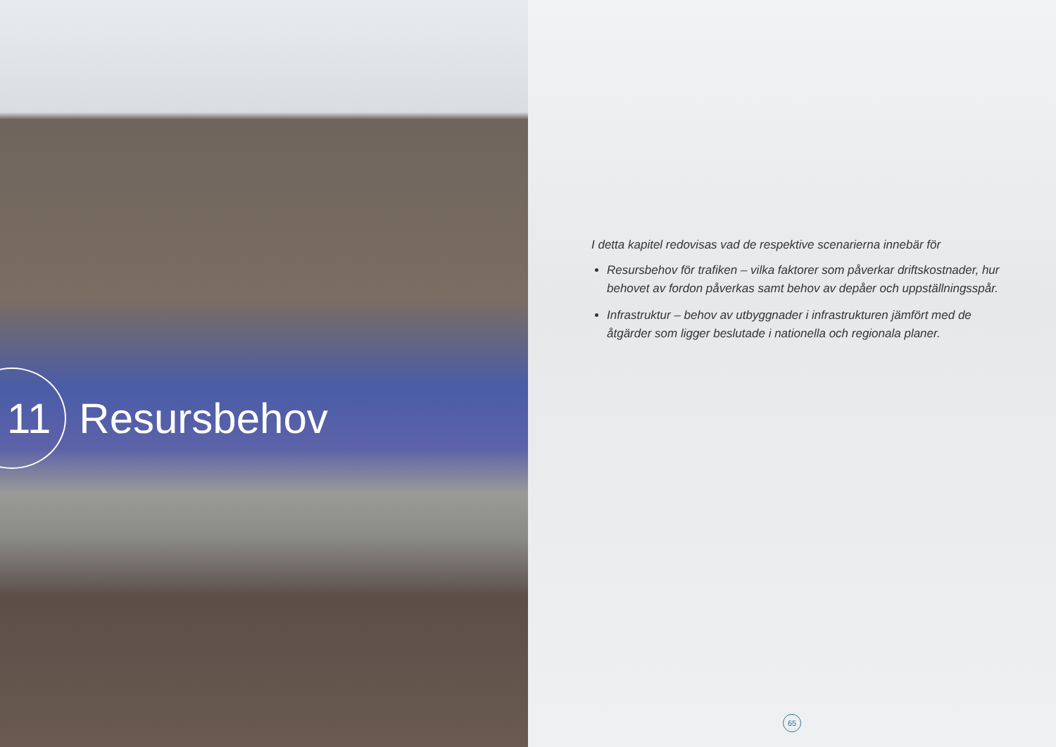11 Resursbehov
I detta kapitel redovisas vad de respektive scenarierna innebär för
Resursbehov för trafiken – vilka faktorer som påverkar driftskostnader, hur behovet av fordon påverkas samt behov av depåer och uppställningsspår.
Infrastruktur – behov av utbyggnader i infrastrukturen jämfört med de åtgärder som ligger beslutade i nationella och regionala planer.
65